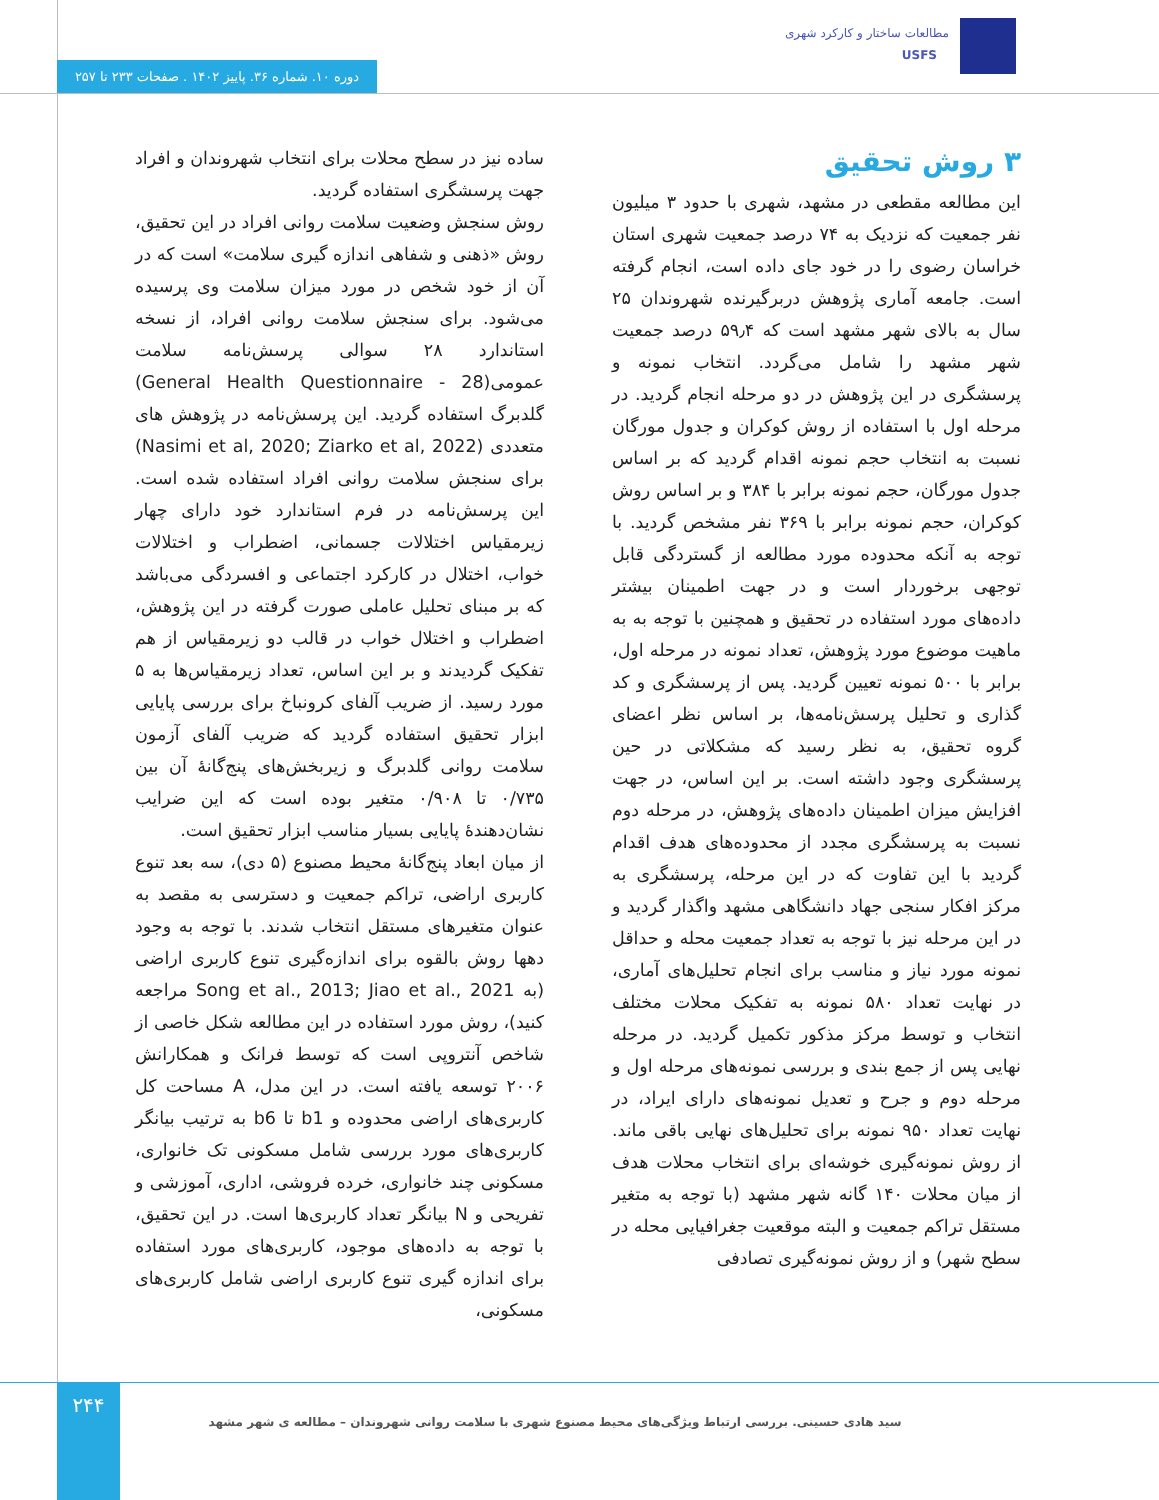مطالعات ساختار و کارکرد شهری
USFS
دوره ۱۰. شماره ۳۶. پاییز ۱۴۰۲ . صفحات ۲۳۳ تا ۲۵۷
۳ روش تحقیق
این مطالعه مقطعی در مشهد، شهری با حدود ۳ میلیون نفر جمعیت که نزدیک به ۷۴ درصد جمعیت شهری استان خراسان رضوی را در خود جای داده است، انجام گرفته است. جامعه آماری پژوهش دربرگیرنده شهروندان ۲۵ سال به بالای شهر مشهد است که ۵۹٫۴ درصد جمعیت شهر مشهد را شامل می‌گردد. انتخاب نمونه و پرسشگری در این پژوهش در دو مرحله انجام گردید. در مرحله اول با استفاده از روش کوکران و جدول مورگان نسبت به انتخاب حجم نمونه اقدام گردید که بر اساس جدول مورگان، حجم نمونه برابر با ۳۸۴ و بر اساس روش کوکران، حجم نمونه برابر با ۳۶۹ نفر مشخص گردید. با توجه به آنکه محدوده مورد مطالعه از گستردگی قابل توجهی برخوردار است و در جهت اطمینان بیشتر داده‌های مورد استفاده در تحقیق و همچنین با توجه به به ماهیت موضوع مورد پژوهش، تعداد نمونه در مرحله اول، برابر با ۵۰۰ نمونه تعیین گردید. پس از پرسشگری و کد گذاری و تحلیل پرسش‌نامه‌ها، بر اساس نظر اعضای گروه تحقیق، به نظر رسید که مشکلاتی در حین پرسشگری وجود داشته است. بر این اساس، در جهت افزایش میزان اطمینان داده‌های پژوهش، در مرحله دوم نسبت به پرسشگری مجدد از محدوده‌های هدف اقدام گردید با این تفاوت که در این مرحله، پرسشگری به مرکز افکار سنجی جهاد دانشگاهی مشهد واگذار گردید و در این مرحله نیز با توجه به تعداد جمعیت محله و حداقل نمونه مورد نیاز و مناسب برای انجام تحلیل‌های آماری، در نهایت تعداد ۵۸۰ نمونه به تفکیک محلات مختلف انتخاب و توسط مرکز مذکور تکمیل گردید. در مرحله نهایی پس از جمع بندی و بررسی نمونه‌های مرحله اول و مرحله دوم و جرح و تعدیل نمونه‌های دارای ایراد، در نهایت تعداد ۹۵۰ نمونه برای تحلیل‌های نهایی باقی ماند. از روش نمونه‌گیری خوشه‌ای برای انتخاب محلات هدف از میان محلات ۱۴۰ گانه شهر مشهد (با توجه به متغیر مستقل تراکم جمعیت و البته موقعیت جغرافیایی محله در سطح شهر) و از روش نمونه‌گیری تصادفی
ساده نیز در سطح محلات برای انتخاب شهروندان و افراد جهت پرسشگری استفاده گردید.
روش سنجش وضعیت سلامت روانی افراد در این تحقیق، روش «ذهنی و شفاهی اندازه گیری سلامت» است که در آن از خود شخص در مورد میزان سلامت وی پرسیده می‌شود. برای سنجش سلامت روانی افراد، از نسخه استاندارد ۲۸ سوالی پرسش‌نامه سلامت عمومی(General Health Questionnaire - 28) گلدبرگ استفاده گردید. این پرسش‌نامه در پژوهش های متعددی (Nasimi et al, 2020; Ziarko et al, 2022) برای سنجش سلامت روانی افراد استفاده شده است. این پرسش‌نامه در فرم استاندارد خود دارای چهار زیرمقیاس اختلالات جسمانی، اضطراب و اختلالات خواب، اختلال در کارکرد اجتماعی و افسردگی می‌باشد که بر مبنای تحلیل عاملی صورت گرفته در این پژوهش، اضطراب و اختلال خواب در قالب دو زیرمقیاس از هم تفکیک گردیدند و بر این اساس، تعداد زیرمقیاس‌ها به ۵ مورد رسید. از ضریب آلفای کرونباخ برای بررسی پایایی ابزار تحقیق استفاده گردید که ضریب آلفای آزمون سلامت روانی گلدبرگ و زیربخش‌های پنج‌گانهٔ آن بین ۰/۷۳۵ تا ۰/۹۰۸ متغیر بوده است که این ضرایب نشان‌دهندهٔ پایایی بسیار مناسب ابزار تحقیق است.
از میان ابعاد پنج‌گانهٔ محیط مصنوع (۵ دی)، سه بعد تنوع کاربری اراضی، تراکم جمعیت و دسترسی به مقصد به عنوان متغیرهای مستقل انتخاب شدند. با توجه به وجود دهها روش بالقوه برای اندازه‌گیری تنوع کاربری اراضی (به Song et al., 2013; Jiao et al., 2021 مراجعه کنید)، روش مورد استفاده در این مطالعه شکل خاصی از شاخص آنتروپی است که توسط فرانک و همکارانش ۲۰۰۶ توسعه یافته است. در این مدل، A مساحت کل کاربری‌های اراضی محدوده و b1 تا b6 به ترتیب بیانگر کاربری‌های مورد بررسی شامل مسکونی تک خانواری، مسکونی چند خانواری، خرده فروشی، اداری، آموزشی و تفریحی و N بیانگر تعداد کاربری‌ها است. در این تحقیق، با توجه به داده‌های موجود، کاربری‌های مورد استفاده برای اندازه گیری تنوع کاربری اراضی شامل کاربری‌های مسکونی،
۲۴۴
سید هادی حسینی. بررسی ارتباط ویژگی‌های محیط مصنوع شهری با سلامت روانی شهروندان – مطالعه ی شهر مشهد